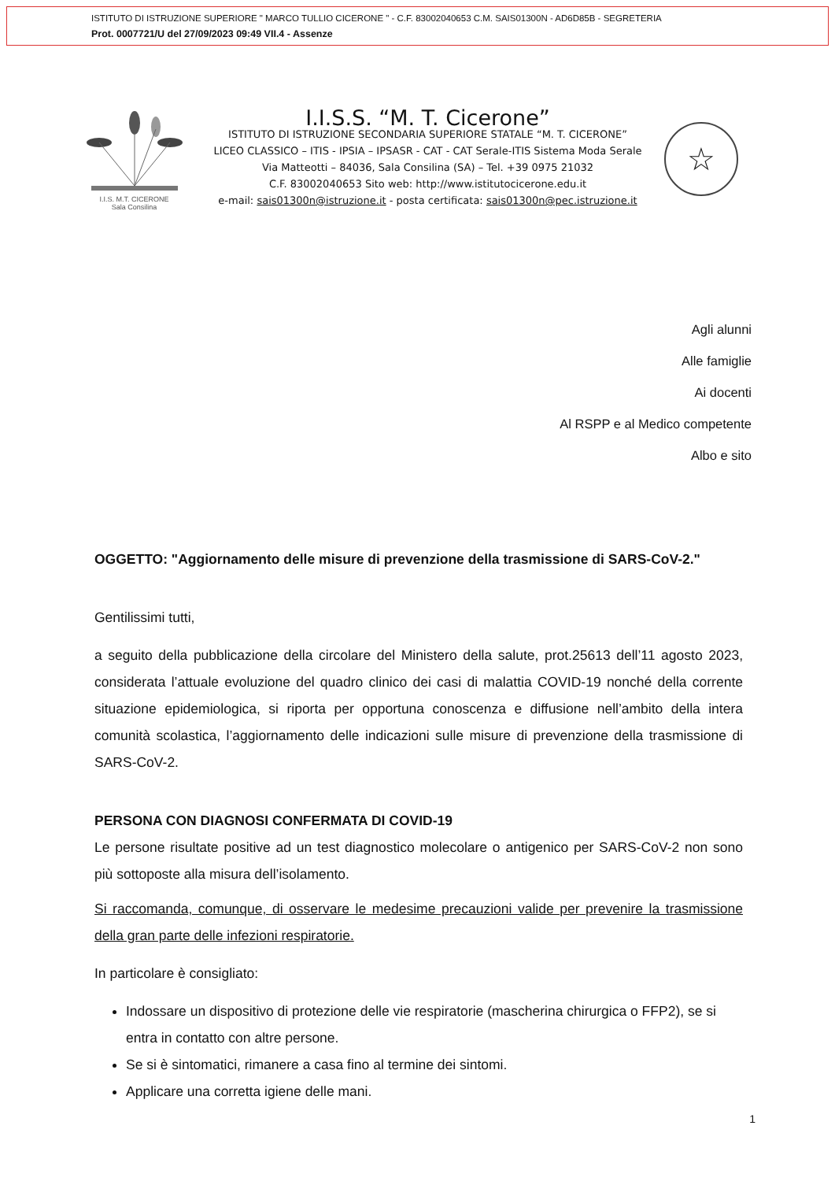ISTITUTO DI ISTRUZIONE SUPERIORE " MARCO TULLIO CICERONE " - C.F. 83002040653 C.M. SAIS01300N - AD6D85B - SEGRETERIA
Prot. 0007721/U del 27/09/2023 09:49 VII.4 - Assenze
I.I.S. M.T. CICERONE
Sala Consilina
I.I.S.S. “M. T. Cicerone”
ISTITUTO DI ISTRUZIONE SECONDARIA SUPERIORE STATALE “M. T. CICERONE”
LICEO CLASSICO – ITIS - IPSIA – IPSASR - CAT - CAT Serale-ITIS Sistema Moda Serale
Via Matteotti – 84036, Sala Consilina (SA) – Tel. +39 0975 21032
C.F. 83002040653 Sito web: http://www.istitutocicerone.edu.it
e-mail: sais01300n@istruzione.it - posta certificata: sais01300n@pec.istruzione.it
☆
Agli alunni
Alle famiglie
Ai docenti
Al RSPP e al Medico competente
Albo e sito
OGGETTO: "Aggiornamento delle misure di prevenzione della trasmissione di SARS-CoV-2."
Gentilissimi tutti,
a seguito della pubblicazione della circolare del Ministero della salute, prot.25613 dell’11 agosto 2023, considerata l’attuale evoluzione del quadro clinico dei casi di malattia COVID-19 nonché della corrente situazione epidemiologica, si riporta per opportuna conoscenza e diffusione nell’ambito della intera comunità scolastica, l’aggiornamento delle indicazioni sulle misure di prevenzione della trasmissione di SARS-CoV-2.
PERSONA CON DIAGNOSI CONFERMATA DI COVID-19
Le persone risultate positive ad un test diagnostico molecolare o antigenico per SARS-CoV-2 non sono più sottoposte alla misura dell’isolamento.
Si raccomanda, comunque, di osservare le medesime precauzioni valide per prevenire la trasmissione della gran parte delle infezioni respiratorie.
In particolare è consigliato:
Indossare un dispositivo di protezione delle vie respiratorie (mascherina chirurgica o FFP2), se si entra in contatto con altre persone.
Se si è sintomatici, rimanere a casa fino al termine dei sintomi.
Applicare una corretta igiene delle mani.
1